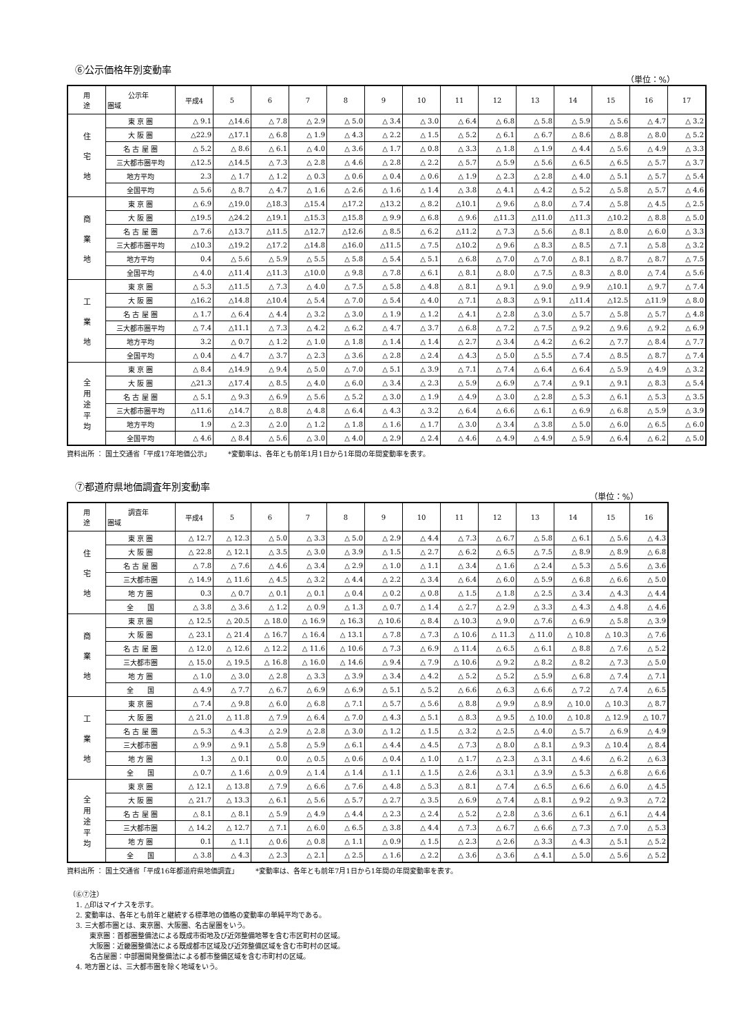⑥公示価格年別変動率
（単位：%）
| 用 途 | 公示年 圏域 | 平成4 | 5 | 6 | 7 | 8 | 9 | 10 | 11 | 12 | 13 | 14 | 15 | 16 | 17 |
| --- | --- | --- | --- | --- | --- | --- | --- | --- | --- | --- | --- | --- | --- | --- | --- |
| 住 宅 地 | 東 京 圏 | △ 9.1 | △14.6 | △ 7.8 | △ 2.9 | △ 5.0 | △ 3.4 | △ 3.0 | △ 6.4 | △ 6.8 | △ 5.8 | △ 5.9 | △ 5.6 | △ 4.7 | △ 3.2 |
| | 大 阪 圏 | △22.9 | △17.1 | △ 6.8 | △ 1.9 | △ 4.3 | △ 2.2 | △ 1.5 | △ 5.2 | △ 6.1 | △ 6.7 | △ 8.6 | △ 8.8 | △ 8.0 | △ 5.2 |
| | 名 古 屋 圏 | △ 5.2 | △ 8.6 | △ 6.1 | △ 4.0 | △ 3.6 | △ 1.7 | △ 0.8 | △ 3.3 | △ 1.8 | △ 1.9 | △ 4.4 | △ 5.6 | △ 4.9 | △ 3.3 |
| | 三大都市圏平均 | △12.5 | △14.5 | △ 7.3 | △ 2.8 | △ 4.6 | △ 2.8 | △ 2.2 | △ 5.7 | △ 5.9 | △ 5.6 | △ 6.5 | △ 6.5 | △ 5.7 | △ 3.7 |
| | 地方平均 | 2.3 | △ 1.7 | △ 1.2 | △ 0.3 | △ 0.6 | △ 0.4 | △ 0.6 | △ 1.9 | △ 2.3 | △ 2.8 | △ 4.0 | △ 5.1 | △ 5.7 | △ 5.4 |
| | 全国平均 | △ 5.6 | △ 8.7 | △ 4.7 | △ 1.6 | △ 2.6 | △ 1.6 | △ 1.4 | △ 3.8 | △ 4.1 | △ 4.2 | △ 5.2 | △ 5.8 | △ 5.7 | △ 4.6 |
| 商 業 地 | 東 京 圏 | △ 6.9 | △19.0 | △18.3 | △15.4 | △17.2 | △13.2 | △ 8.2 | △10.1 | △ 9.6 | △ 8.0 | △ 7.4 | △ 5.8 | △ 4.5 | △ 2.5 |
| | 大 阪 圏 | △19.5 | △24.2 | △19.1 | △15.3 | △15.8 | △ 9.9 | △ 6.8 | △ 9.6 | △11.3 | △11.0 | △11.3 | △10.2 | △ 8.8 | △ 5.0 |
| | 名 古 屋 圏 | △ 7.6 | △13.7 | △11.5 | △12.7 | △12.6 | △ 8.5 | △ 6.2 | △11.2 | △ 7.3 | △ 5.6 | △ 8.1 | △ 8.0 | △ 6.0 | △ 3.3 |
| | 三大都市圏平均 | △10.3 | △19.2 | △17.2 | △14.8 | △16.0 | △11.5 | △ 7.5 | △10.2 | △ 9.6 | △ 8.3 | △ 8.5 | △ 7.1 | △ 5.8 | △ 3.2 |
| | 地方平均 | 0.4 | △ 5.6 | △ 5.9 | △ 5.5 | △ 5.8 | △ 5.4 | △ 5.1 | △ 6.8 | △ 7.0 | △ 7.0 | △ 8.1 | △ 8.7 | △ 8.7 | △ 7.5 |
| | 全国平均 | △ 4.0 | △11.4 | △11.3 | △10.0 | △ 9.8 | △ 7.8 | △ 6.1 | △ 8.1 | △ 8.0 | △ 7.5 | △ 8.3 | △ 8.0 | △ 7.4 | △ 5.6 |
| 工 業 地 | 東 京 圏 | △ 5.3 | △11.5 | △ 7.3 | △ 4.0 | △ 7.5 | △ 5.8 | △ 4.8 | △ 8.1 | △ 9.1 | △ 9.0 | △ 9.9 | △10.1 | △ 9.7 | △ 7.4 |
| | 大 阪 圏 | △16.2 | △14.8 | △10.4 | △ 5.4 | △ 7.0 | △ 5.4 | △ 4.0 | △ 7.1 | △ 8.3 | △ 9.1 | △11.4 | △12.5 | △11.9 | △ 8.0 |
| | 名 古 屋 圏 | △ 1.7 | △ 6.4 | △ 4.4 | △ 3.2 | △ 3.0 | △ 1.9 | △ 1.2 | △ 4.1 | △ 2.8 | △ 3.0 | △ 5.7 | △ 5.8 | △ 5.7 | △ 4.8 |
| | 三大都市圏平均 | △ 7.4 | △11.1 | △ 7.3 | △ 4.2 | △ 6.2 | △ 4.7 | △ 3.7 | △ 6.8 | △ 7.2 | △ 7.5 | △ 9.2 | △ 9.6 | △ 9.2 | △ 6.9 |
| | 地方平均 | 3.2 | △ 0.7 | △ 1.2 | △ 1.0 | △ 1.8 | △ 1.4 | △ 1.4 | △ 2.7 | △ 3.4 | △ 4.2 | △ 6.2 | △ 7.7 | △ 8.4 | △ 7.7 |
| | 全国平均 | △ 0.4 | △ 4.7 | △ 3.7 | △ 2.3 | △ 3.6 | △ 2.8 | △ 2.4 | △ 4.3 | △ 5.0 | △ 5.5 | △ 7.4 | △ 8.5 | △ 8.7 | △ 7.4 |
| 全 用 途 平 均 | 東 京 圏 | △ 8.4 | △14.9 | △ 9.4 | △ 5.0 | △ 7.0 | △ 5.1 | △ 3.9 | △ 7.1 | △ 7.4 | △ 6.4 | △ 6.4 | △ 5.9 | △ 4.9 | △ 3.2 |
| | 大 阪 圏 | △21.3 | △17.4 | △ 8.5 | △ 4.0 | △ 6.0 | △ 3.4 | △ 2.3 | △ 5.9 | △ 6.9 | △ 7.4 | △ 9.1 | △ 9.1 | △ 8.3 | △ 5.4 |
| | 名 古 屋 圏 | △ 5.1 | △ 9.3 | △ 6.9 | △ 5.6 | △ 5.2 | △ 3.0 | △ 1.9 | △ 4.9 | △ 3.0 | △ 2.8 | △ 5.3 | △ 6.1 | △ 5.3 | △ 3.5 |
| | 三大都市圏平均 | △11.6 | △14.7 | △ 8.8 | △ 4.8 | △ 6.4 | △ 4.3 | △ 3.2 | △ 6.4 | △ 6.6 | △ 6.1 | △ 6.9 | △ 6.8 | △ 5.9 | △ 3.9 |
| | 地方平均 | 1.9 | △ 2.3 | △ 2.0 | △ 1.2 | △ 1.8 | △ 1.6 | △ 1.7 | △ 3.0 | △ 3.4 | △ 3.8 | △ 5.0 | △ 6.0 | △ 6.5 | △ 6.0 |
| | 全国平均 | △ 4.6 | △ 8.4 | △ 5.6 | △ 3.0 | △ 4.0 | △ 2.9 | △ 2.4 | △ 4.6 | △ 4.9 | △ 4.9 | △ 5.9 | △ 6.4 | △ 6.2 | △ 5.0 |
資料出所 ： 国土交通省「平成17年地価公示」　　　*変動率は、各年とも前年1月1日から1年間の年間変動率を表す。
⑦都道府県地価調査年別変動率
（単位：%）
| 用 途 | 調査年 圏域 | 平成4 | 5 | 6 | 7 | 8 | 9 | 10 | 11 | 12 | 13 | 14 | 15 | 16 |
| --- | --- | --- | --- | --- | --- | --- | --- | --- | --- | --- | --- | --- | --- | --- |
| 住 宅 地 | 東 京 圏 | △ 12.7 | △ 12.3 | △ 5.0 | △ 3.3 | △ 5.0 | △ 2.9 | △ 4.4 | △ 7.3 | △ 6.7 | △ 5.8 | △ 6.1 | △ 5.6 | △ 4.3 |
| | 大 阪 圏 | △ 22.8 | △ 12.1 | △ 3.5 | △ 3.0 | △ 3.9 | △ 1.5 | △ 2.7 | △ 6.2 | △ 6.5 | △ 7.5 | △ 8.9 | △ 8.9 | △ 6.8 |
| | 名 古 屋 圏 | △ 7.8 | △ 7.6 | △ 4.6 | △ 3.4 | △ 2.9 | △ 1.0 | △ 1.1 | △ 3.4 | △ 1.6 | △ 2.4 | △ 5.3 | △ 5.6 | △ 3.6 |
| | 三大都市圏 | △ 14.9 | △ 11.6 | △ 4.5 | △ 3.2 | △ 4.4 | △ 2.2 | △ 3.4 | △ 6.4 | △ 6.0 | △ 5.9 | △ 6.8 | △ 6.6 | △ 5.0 |
| | 地 方 圏 | 0.3 | △ 0.7 | △ 0.1 | △ 0.1 | △ 0.4 | △ 0.2 | △ 0.8 | △ 1.5 | △ 1.8 | △ 2.5 | △ 3.4 | △ 4.3 | △ 4.4 |
| | 全 国 | △ 3.8 | △ 3.6 | △ 1.2 | △ 0.9 | △ 1.3 | △ 0.7 | △ 1.4 | △ 2.7 | △ 2.9 | △ 3.3 | △ 4.3 | △ 4.8 | △ 4.6 |
| 商 業 地 | 東 京 圏 | △ 12.5 | △ 20.5 | △ 18.0 | △ 16.9 | △ 16.3 | △ 10.6 | △ 8.4 | △ 10.3 | △ 9.0 | △ 7.6 | △ 6.9 | △ 5.8 | △ 3.9 |
| | 大 阪 圏 | △ 23.1 | △ 21.4 | △ 16.7 | △ 16.4 | △ 13.1 | △ 7.8 | △ 7.3 | △ 10.6 | △ 11.3 | △ 11.0 | △ 10.8 | △ 10.3 | △ 7.6 |
| | 名 古 屋 圏 | △ 12.0 | △ 12.6 | △ 12.2 | △ 11.6 | △ 10.6 | △ 7.3 | △ 6.9 | △ 11.4 | △ 6.5 | △ 6.1 | △ 8.8 | △ 7.6 | △ 5.2 |
| | 三大都市圏 | △ 15.0 | △ 19.5 | △ 16.8 | △ 16.0 | △ 14.6 | △ 9.4 | △ 7.9 | △ 10.6 | △ 9.2 | △ 8.2 | △ 8.2 | △ 7.3 | △ 5.0 |
| | 地 方 圏 | △ 1.0 | △ 3.0 | △ 2.8 | △ 3.3 | △ 3.9 | △ 3.4 | △ 4.2 | △ 5.2 | △ 5.2 | △ 5.9 | △ 6.8 | △ 7.4 | △ 7.1 |
| | 全 国 | △ 4.9 | △ 7.7 | △ 6.7 | △ 6.9 | △ 6.9 | △ 5.1 | △ 5.2 | △ 6.6 | △ 6.3 | △ 6.6 | △ 7.2 | △ 7.4 | △ 6.5 |
| 工 業 地 | 東 京 圏 | △ 7.4 | △ 9.8 | △ 6.0 | △ 6.8 | △ 7.1 | △ 5.7 | △ 5.6 | △ 8.8 | △ 9.9 | △ 8.9 | △ 10.0 | △ 10.3 | △ 8.7 |
| | 大 阪 圏 | △ 21.0 | △ 11.8 | △ 7.9 | △ 6.4 | △ 7.0 | △ 4.3 | △ 5.1 | △ 8.3 | △ 9.5 | △ 10.0 | △ 10.8 | △ 12.9 | △ 10.7 |
| | 名 古 屋 圏 | △ 5.3 | △ 4.3 | △ 2.9 | △ 2.8 | △ 3.0 | △ 1.2 | △ 1.5 | △ 3.2 | △ 2.5 | △ 4.0 | △ 5.7 | △ 6.9 | △ 4.9 |
| | 三大都市圏 | △ 9.9 | △ 9.1 | △ 5.8 | △ 5.9 | △ 6.1 | △ 4.4 | △ 4.5 | △ 7.3 | △ 8.0 | △ 8.1 | △ 9.3 | △ 10.4 | △ 8.4 |
| | 地 方 圏 | 1.3 | △ 0.1 | 0.0 | △ 0.5 | △ 0.6 | △ 0.4 | △ 1.0 | △ 1.7 | △ 2.3 | △ 3.1 | △ 4.6 | △ 6.2 | △ 6.3 |
| | 全 国 | △ 0.7 | △ 1.6 | △ 0.9 | △ 1.4 | △ 1.4 | △ 1.1 | △ 1.5 | △ 2.6 | △ 3.1 | △ 3.9 | △ 5.3 | △ 6.8 | △ 6.6 |
| 全 用 途 平 均 | 東 京 圏 | △ 12.1 | △ 13.8 | △ 7.9 | △ 6.6 | △ 7.6 | △ 4.8 | △ 5.3 | △ 8.1 | △ 7.4 | △ 6.5 | △ 6.6 | △ 6.0 | △ 4.5 |
| | 大 阪 圏 | △ 21.7 | △ 13.3 | △ 6.1 | △ 5.6 | △ 5.7 | △ 2.7 | △ 3.5 | △ 6.9 | △ 7.4 | △ 8.1 | △ 9.2 | △ 9.3 | △ 7.2 |
| | 名 古 屋 圏 | △ 8.1 | △ 8.1 | △ 5.9 | △ 4.9 | △ 4.4 | △ 2.3 | △ 2.4 | △ 5.2 | △ 2.8 | △ 3.6 | △ 6.1 | △ 6.1 | △ 4.4 |
| | 三大都市圏 | △ 14.2 | △ 12.7 | △ 7.1 | △ 6.0 | △ 6.5 | △ 3.8 | △ 4.4 | △ 7.3 | △ 6.7 | △ 6.6 | △ 7.3 | △ 7.0 | △ 5.3 |
| | 地 方 圏 | 0.1 | △ 1.1 | △ 0.6 | △ 0.8 | △ 1.1 | △ 0.9 | △ 1.5 | △ 2.3 | △ 2.6 | △ 3.3 | △ 4.3 | △ 5.1 | △ 5.2 |
| | 全 国 | △ 3.8 | △ 4.3 | △ 2.3 | △ 2.1 | △ 2.5 | △ 1.6 | △ 2.2 | △ 3.6 | △ 3.6 | △ 4.1 | △ 5.0 | △ 5.6 | △ 5.2 |
資料出所 ： 国土交通省「平成16年都道府県地価調査」　　　*変動率は、各年とも前年7月1日から1年間の年間変動率を表す。
（⑥⑦注）
　1. △印はマイナスを示す。
　2. 変動率は、各年とも前年と継続する標準地の価格の変動率の単純平均である。
　3. 三大都市圏とは、東京圏、大阪圏、名古屋圏をいう。
　　　東京圏：首都圏整備法による既成市街地及び近郊整備地帯を含む市区町村の区域。
　　　大阪圏：近畿圏整備法による既成都市区域及び近郊整備区域を含む市町村の区域。
　　　名古屋圏：中部圏開発整備法による都市整備区域を含む市町村の区域。
　4. 地方圏とは、三大都市圏を除く地域をいう。